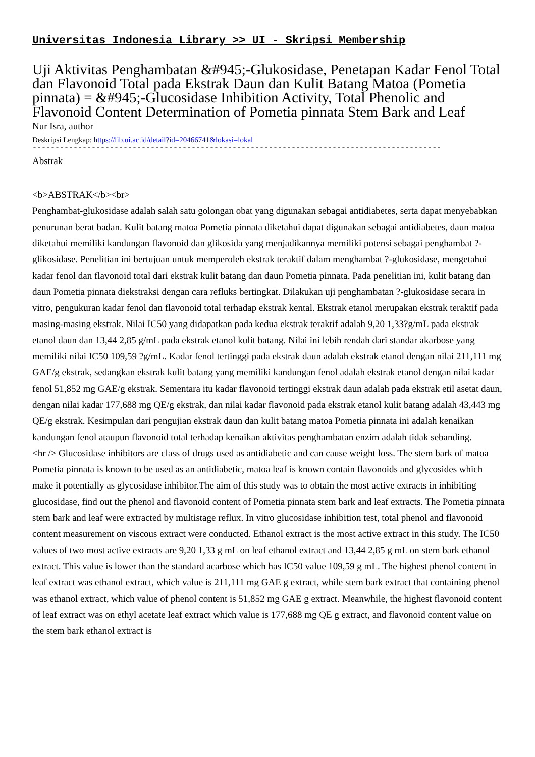Universitas Indonesia Library >> UI - Skripsi Membership
Uji Aktivitas Penghambatan &#945;-Glukosidase, Penetapan Kadar Fenol Total dan Flavonoid Total pada Ekstrak Daun dan Kulit Batang Matoa (Pometia pinnata) = &#945;-Glucosidase Inhibition Activity, Total Phenolic and Flavonoid Content Determination of Pometia pinnata Stem Bark and Leaf
Nur Isra, author
Deskripsi Lengkap: https://lib.ui.ac.id/detail?id=20466741&lokasi=lokal
------------------------------------------------------------------------------------------
Abstrak
<b>ABSTRAK</b><br>
Penghambat-glukosidase adalah salah satu golongan obat yang digunakan sebagai antidiabetes, serta dapat menyebabkan penurunan berat badan. Kulit batang matoa Pometia pinnata diketahui dapat digunakan sebagai antidiabetes, daun matoa diketahui memiliki kandungan flavonoid dan glikosida yang menjadikannya memiliki potensi sebagai penghambat ?-glikosidase. Penelitian ini bertujuan untuk memperoleh ekstrak teraktif dalam menghambat ?-glukosidase, mengetahui kadar fenol dan flavonoid total dari ekstrak kulit batang dan daun Pometia pinnata. Pada penelitian ini, kulit batang dan daun Pometia pinnata diekstraksi dengan cara refluks bertingkat. Dilakukan uji penghambatan ?-glukosidase secara in vitro, pengukuran kadar fenol dan flavonoid total terhadap ekstrak kental. Ekstrak etanol merupakan ekstrak teraktif pada masing-masing ekstrak. Nilai IC50 yang didapatkan pada kedua ekstrak teraktif adalah 9,20 1,33?g/mL pada ekstrak etanol daun dan 13,44 2,85 g/mL pada ekstrak etanol kulit batang. Nilai ini lebih rendah dari standar akarbose yang memiliki nilai IC50 109,59 ?g/mL. Kadar fenol tertinggi pada ekstrak daun adalah ekstrak etanol dengan nilai 211,111 mg GAE/g ekstrak, sedangkan ekstrak kulit batang yang memiliki kandungan fenol adalah ekstrak etanol dengan nilai kadar fenol 51,852 mg GAE/g ekstrak. Sementara itu kadar flavonoid tertinggi ekstrak daun adalah pada ekstrak etil asetat daun, dengan nilai kadar 177,688 mg QE/g ekstrak, dan nilai kadar flavonoid pada ekstrak etanol kulit batang adalah 43,443 mg QE/g ekstrak. Kesimpulan dari pengujian ekstrak daun dan kulit batang matoa Pometia pinnata ini adalah kenaikan kandungan fenol ataupun flavonoid total terhadap kenaikan aktivitas penghambatan enzim adalah tidak sebanding.
<hr /> Glucosidase inhibitors are class of drugs used as antidiabetic and can cause weight loss. The stem bark of matoa Pometia pinnata is known to be used as an antidiabetic, matoa leaf is known contain flavonoids and glycosides which make it potentially as glycosidase inhibitor.The aim of this study was to obtain the most active extracts in inhibiting glucosidase, find out the phenol and flavonoid content of Pometia pinnata stem bark and leaf extracts. The Pometia pinnata stem bark and leaf were extracted by multistage reflux. In vitro glucosidase inhibition test, total phenol and flavonoid content measurement on viscous extract were conducted. Ethanol extract is the most active extract in this study. The IC50 values of two most active extracts are 9,20 1,33 g mL on leaf ethanol extract and 13,44 2,85 g mL on stem bark ethanol extract. This value is lower than the standard acarbose which has IC50 value 109,59 g mL. The highest phenol content in leaf extract was ethanol extract, which value is 211,111 mg GAE g extract, while stem bark extract that containing phenol was ethanol extract, which value of phenol content is 51,852 mg GAE g extract. Meanwhile, the highest flavonoid content of leaf extract was on ethyl acetate leaf extract which value is 177,688 mg QE g extract, and flavonoid content value on the stem bark ethanol extract is